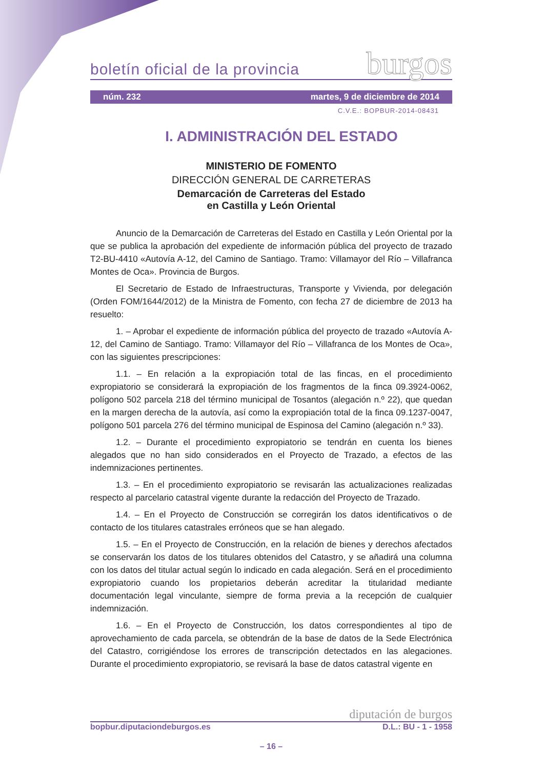burgos
boletín oficial de la provincia
núm. 232 martes, 9 de diciembre de 2014
C.V.E.: BOPBUR-2014-08431
I. ADMINISTRACIÓN DEL ESTADO
MINISTERIO DE FOMENTO
DIRECCIÓN GENERAL DE CARRETERAS
Demarcación de Carreteras del Estado
en Castilla y León Oriental
Anuncio de la Demarcación de Carreteras del Estado en Castilla y León Oriental por la que se publica la aprobación del expediente de información pública del proyecto de trazado T2-BU-4410 «Autovía A-12, del Camino de Santiago. Tramo: Villamayor del Río – Villafranca Montes de Oca». Provincia de Burgos.
El Secretario de Estado de Infraestructuras, Transporte y Vivienda, por delegación (Orden FOM/1644/2012) de la Ministra de Fomento, con fecha 27 de diciembre de 2013 ha resuelto:
1. – Aprobar el expediente de información pública del proyecto de trazado «Autovía A-12, del Camino de Santiago. Tramo: Villamayor del Río – Villafranca de los Montes de Oca», con las siguientes prescripciones:
1.1. – En relación a la expropiación total de las fincas, en el procedimiento expropiatorio se considerará la expropiación de los fragmentos de la finca 09.3924-0062, polígono 502 parcela 218 del término municipal de Tosantos (alegación n.º 22), que quedan en la margen derecha de la autovía, así como la expropiación total de la finca 09.1237-0047, polígono 501 parcela 276 del término municipal de Espinosa del Camino (alegación n.º 33).
1.2. – Durante el procedimiento expropiatorio se tendrán en cuenta los bienes alegados que no han sido considerados en el Proyecto de Trazado, a efectos de las indemnizaciones pertinentes.
1.3. – En el procedimiento expropiatorio se revisarán las actualizaciones realizadas respecto al parcelario catastral vigente durante la redacción del Proyecto de Trazado.
1.4. – En el Proyecto de Construcción se corregirán los datos identificativos o de contacto de los titulares catastrales erróneos que se han alegado.
1.5. – En el Proyecto de Construcción, en la relación de bienes y derechos afectados se conservarán los datos de los titulares obtenidos del Catastro, y se añadirá una columna con los datos del titular actual según lo indicado en cada alegación. Será en el procedimiento expropiatorio cuando los propietarios deberán acreditar la titularidad mediante documentación legal vinculante, siempre de forma previa a la recepción de cualquier indemnización.
1.6. – En el Proyecto de Construcción, los datos correspondientes al tipo de aprovechamiento de cada parcela, se obtendrán de la base de datos de la Sede Electrónica del Catastro, corrigiéndose los errores de transcripción detectados en las alegaciones. Durante el procedimiento expropiatorio, se revisará la base de datos catastral vigente en
diputación de burgos
bopbur.diputaciondeburgos.es D.L.: BU - 1 - 1958
– 16 –